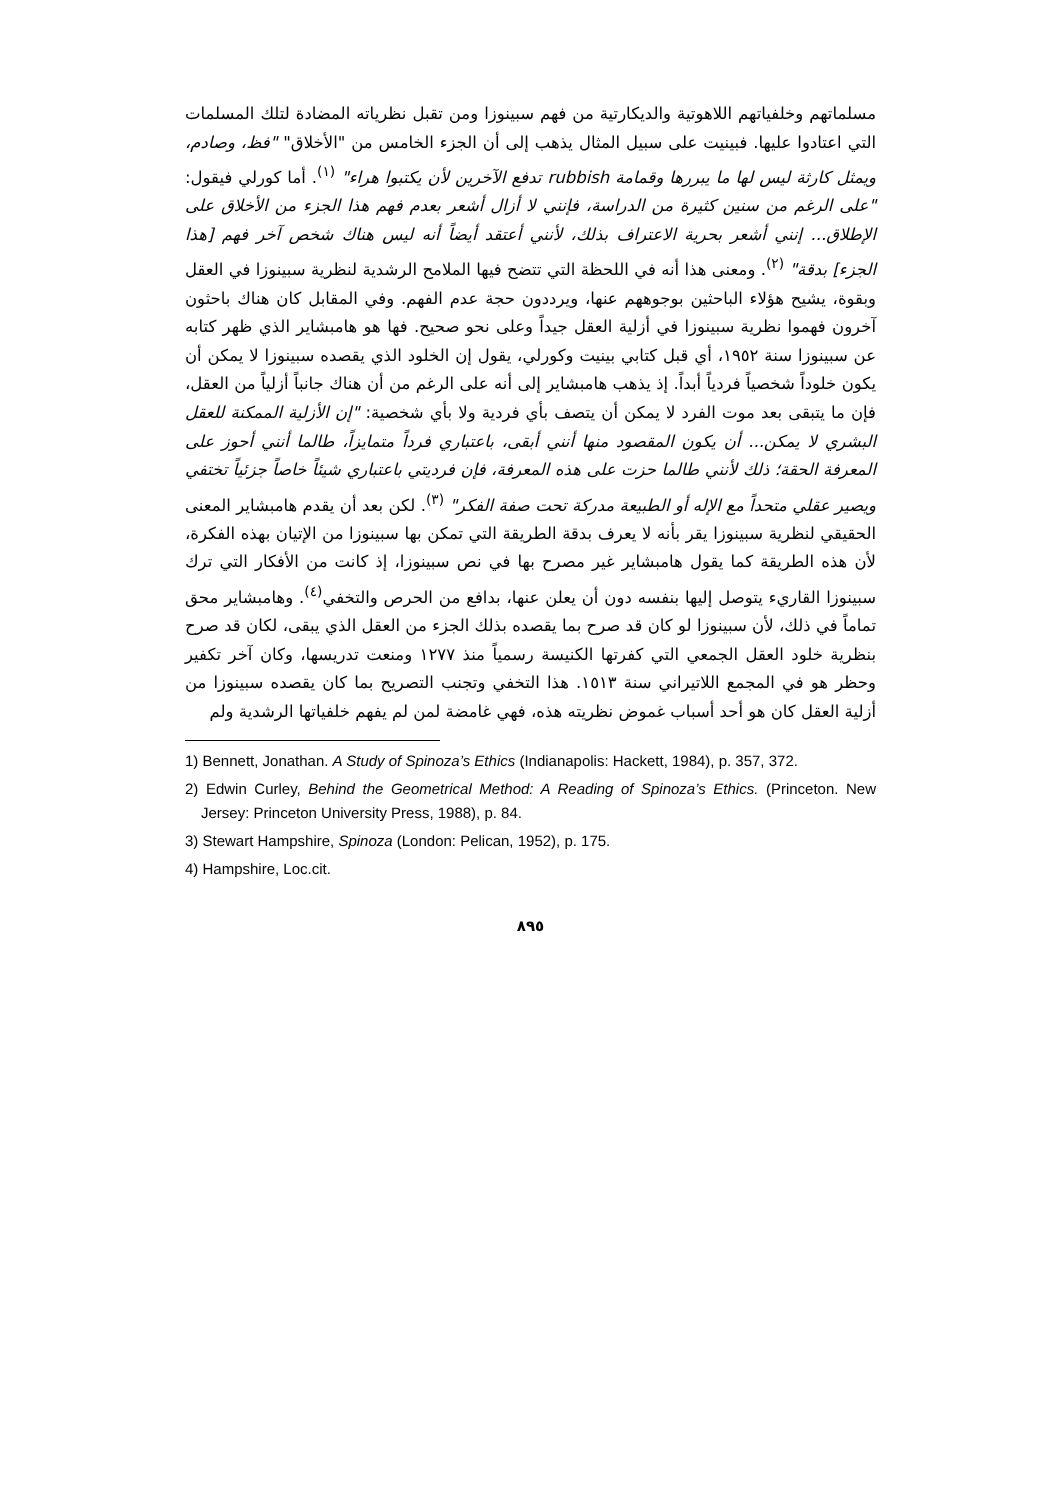مسلماتهم وخلفياتهم اللاهوتية والديكارتية من فهم سبينوزا ومن تقبل نظرياته المضادة لتلك المسلمات التي اعتادوا عليها. فبينيت على سبيل المثال يذهب إلى أن الجزء الخامس من "الأخلاق" "فظ، وصادم، ويمثل كارثة ليس لها ما يبررها وقمامة rubbish تدفع الآخرين لأن يكتبوا هراء" <sup>(١)</sup>. أما كورلي فيقول: "على الرغم من سنين كثيرة من الدراسة، فإنني لا أزال أشعر بعدم فهم هذا الجزء من الأخلاق على الإطلاق... إنني أشعر بحرية الاعتراف بذلك، لأنني أعتقد أيضاً أنه ليس هناك شخص آخر فهم [هذا الجزء] بدقة" <sup>(٢)</sup>. ومعنى هذا أنه في اللحظة التي تتضح فيها الملامح الرشدية لنظرية سبينوزا في العقل وبقوة، يشيح هؤلاء الباحثين بوجوههم عنها، ويرددون حجة عدم الفهم. وفي المقابل كان هناك باحثون آخرون فهموا نظرية سبينوزا في أزلية العقل جيداً وعلى نحو صحيح. فها هو هامبشاير الذي ظهر كتابه عن سبينوزا سنة ١٩٥٢، أي قبل كتابي بينيت وكورلي، يقول إن الخلود الذي يقصده سبينوزا لا يمكن أن يكون خلوداً شخصياً فردياً أبداً. إذ يذهب هامبشاير إلى أنه على الرغم من أن هناك جانباً أزلياً من العقل، فإن ما يتبقى بعد موت الفرد لا يمكن أن يتصف بأي فردية ولا بأي شخصية: "إن الأزلية الممكنة للعقل البشري لا يمكن... أن يكون المقصود منها أنني أبقى، باعتباري فرداً متمايزاً، طالما أنني أحوز على المعرفة الحقة؛ ذلك لأنني طالما حزت على هذه المعرفة، فإن فرديتي باعتباري شيئاً خاصاً جزئياً تختفي ويصير عقلي متحداً مع الإله أو الطبيعة مدركة تحت صفة الفكر" <sup>(٣)</sup>. لكن بعد أن يقدم هامبشاير المعنى الحقيقي لنظرية سبينوزا يقر بأنه لا يعرف بدقة الطريقة التي تمكن بها سبينوزا من الإتيان بهذه الفكرة، لأن هذه الطريقة كما يقول هامبشاير غير مصرح بها في نص سبينوزا، إذ كانت من الأفكار التي ترك سبينوزا القاريء يتوصل إليها بنفسه دون أن يعلن عنها، بدافع من الحرص والتخفي<sup>(٤)</sup>. وهامبشاير محق تماماً في ذلك، لأن سبينوزا لو كان قد صرح بما يقصده بذلك الجزء من العقل الذي يبقى، لكان قد صرح بنظرية خلود العقل الجمعي التي كفرتها الكنيسة رسمياً منذ ١٢٧٧ ومنعت تدريسها، وكان آخر تكفير وحظر هو في المجمع اللاتيراني سنة ١٥١٣. هذا التخفي وتجنب التصريح بما كان يقصده سبينوزا من أزلية العقل كان هو أحد أسباب غموض نظريته هذه، فهي غامضة لمن لم يفهم خلفياتها الرشدية ولم
1) Bennett, Jonathan. A Study of Spinoza’s Ethics (Indianapolis: Hackett, 1984), p. 357, 372.
2) Edwin Curley, Behind the Geometrical Method: A Reading of Spinoza’s Ethics. (Princeton. New Jersey: Princeton University Press, 1988), p. 84.
3) Stewart Hampshire, Spinoza (London: Pelican, 1952), p. 175.
4) Hampshire, Loc.cit.
٨٩٥